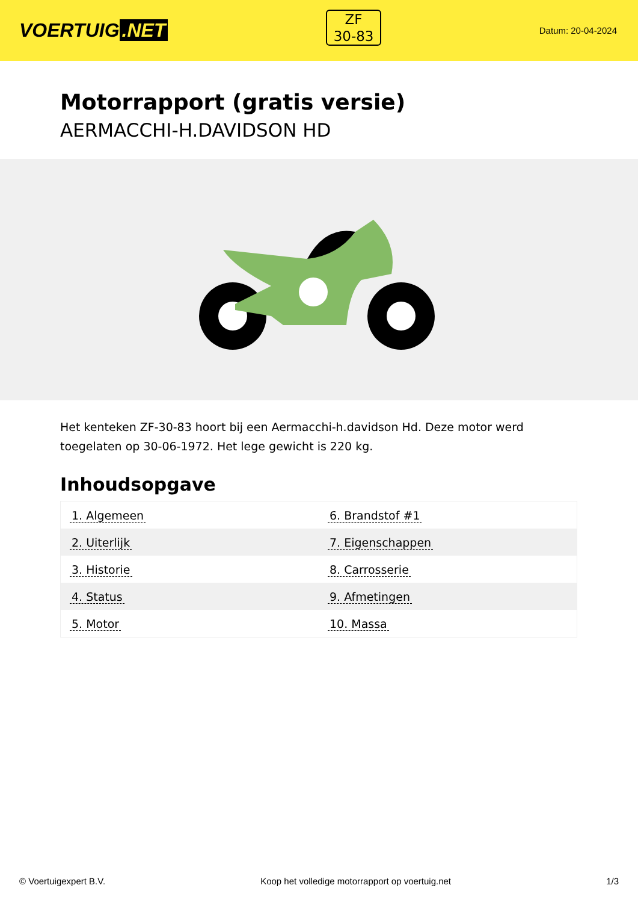VOERTUIG.NET
ZF
30-83
Datum: 20-04-2024
Motorrapport (gratis versie)
AERMACCHI-H.DAVIDSON HD
Het kenteken ZF-30-83 hoort bij een Aermacchi-h.davidson Hd. Deze motor werd toegelaten op 30-06-1972. Het lege gewicht is 220 kg.
Inhoudsopgave
| 1. Algemeen | 6. Brandstof #1 |
| 2. Uiterlijk | 7. Eigenschappen |
| 3. Historie | 8. Carrosserie |
| 4. Status | 9. Afmetingen |
| 5. Motor | 10. Massa |
© Voertuigexpert B.V. Koop het volledige motorrapport op voertuig.net 1/3